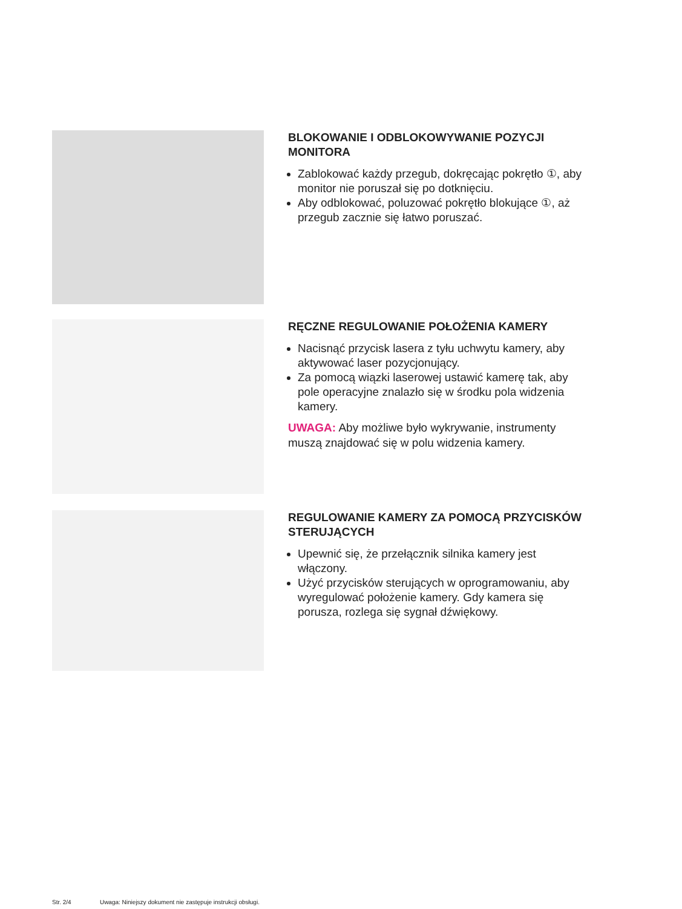BLOKOWANIE I ODBLOKOWYWANIE POZYCJI MONITORA
Zablokować każdy przegub, dokręcając pokrętło ①, aby monitor nie poruszał się po dotknięciu.
Aby odblokować, poluzować pokrętło blokujące ①, aż przegub zacznie się łatwo poruszać.
RĘCZNE REGULOWANIE POŁOŻENIA KAMERY
Nacisnąć przycisk lasera z tyłu uchwytu kamery, aby aktywować laser pozycjonujący.
Za pomocą wiązki laserowej ustawić kamerę tak, aby pole operacyjne znalazło się w środku pola widzenia kamery.
UWAGA: Aby możliwe było wykrywanie, instrumenty muszą znajdować się w polu widzenia kamery.
REGULOWANIE KAMERY ZA POMOCĄ PRZYCISKÓW STERUJĄCYCH
Upewnić się, że przełącznik silnika kamery jest włączony.
Użyć przycisków sterujących w oprogramowaniu, aby wyregulować położenie kamery. Gdy kamera się porusza, rozlega się sygnał dźwiękowy.
Str. 2/4 Uwaga: Niniejszy dokument nie zastępuje instrukcji obsługi.